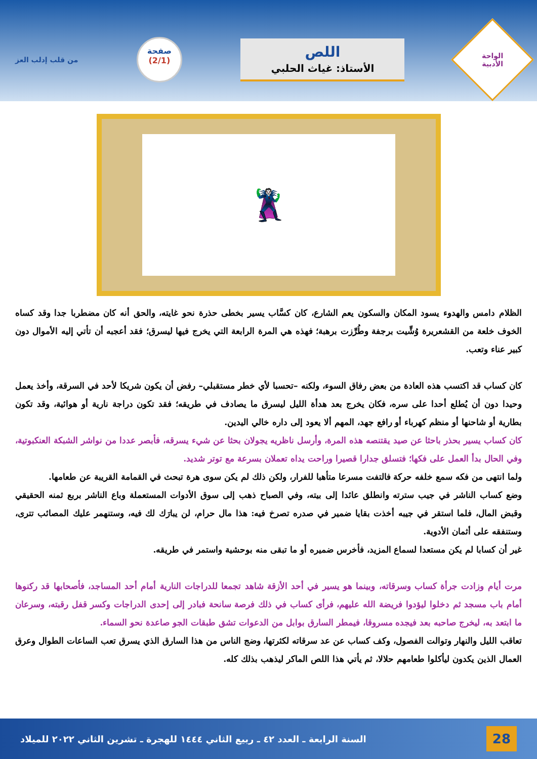الواحة
الأدبية
اللص
الأستاذ: غياث الحلبي
صفحة
(2/1)
من قلب إدلب العز
🦹
الظلام دامس والهدوء يسود المكان والسكون يعم الشارع، كان كسَّاب يسير بخطى حذرة نحو غايته، والحق أنه كان مضطربا جدا وقد كساه الخوف خلعة من القشعريرة وُشِّيت برجفة وطُرِّزت برهبة؛ فهذه هي المرة الرابعة التي يخرج فيها ليسرق؛ فقد أعجبه أن تأتي إليه الأموال دون كبير عناء وتعب.
كان كساب قد اكتسب هذه العادة من بعض رفاق السوء، ولكنه –تحسبا لأي خطر مستقبلي– رفض أن يكون شريكا لأحد في السرقة، وأخذ يعمل وحيدا دون أن يُطلع أحدا على سره، فكان يخرج بعد هدأة الليل ليسرق ما يصادف في طريقه؛ فقد تكون دراجة نارية أو هوائية، وقد تكون بطارية أو شاحنها أو منظم كهرباء أو رافع جهد، المهم ألا يعود إلى داره خالي اليدين.
كان كساب يسير بحذر باحثا عن صيد يقتنصه هذه المرة، وأرسل ناظريه يجولان بحثا عن شيء يسرقه، فأبصر عددا من نواشر الشبكة العنكبوتية، وفي الحال بدأ العمل على فكها؛ فتسلق جدارا قصيرا وراحت يداه تعملان بسرعة مع توتر شديد.
ولما انتهى من فكه سمع خلفه حركة فالتفت مسرعا متأهبا للفرار، ولكن ذلك لم يكن سوى هرة تبحث في القمامة القريبة عن طعامها.
وضع كساب الناشر في جيب سترته وانطلق عائدا إلى بيته، وفي الصباح ذهب إلى سوق الأدوات المستعملة وباع الناشر بربع ثمنه الحقيقي وقبض المال، فلما استقر في جيبه أخذت بقايا ضمير في صدره تصرخ فيه: هذا مال حرام، لن يبارَك لك فيه، وستنهمر عليك المصائب تترى، وستنفقه على أثمان الأدوية.
غير أن كسابا لم يكن مستعدا لسماع المزيد، فأخرس ضميره أو ما تبقى منه بوحشية واستمر في طريقه.
مرت أيام وزادت جرأة كساب وسرقاته، وبينما هو يسير في أحد الأزقة شاهد تجمعا للدراجات النارية أمام أحد المساجد، فأصحابها قد ركنوها أمام باب مسجد ثم دخلوا ليؤدوا فريضة الله عليهم، فرأى كساب في ذلك فرصة سانحة فبادر إلى إحدى الدراجات وكسر قفل رقبته، وسرعان ما ابتعد به، ليخرج صاحبه بعد فيجده مسروقا، فيمطر السارق بوابل من الدعوات تشق طبقات الجو صاعدة نحو السماء.
تعاقب الليل والنهار وتوالت الفصول، وكف كساب عن عد سرقاته لكثرتها، وضج الناس من هذا السارق الذي يسرق تعب الساعات الطوال وعرق العمال الذين يكدون ليأكلوا طعامهم حلالا، ثم يأتي هذا اللص الماكر ليذهب بذلك كله.
28 السنة الرابعة ـ العدد ٤٢ ـ ربيع الثاني ١٤٤٤ للهجرة ـ تشرين الثاني ٢٠٢٢ للميلاد